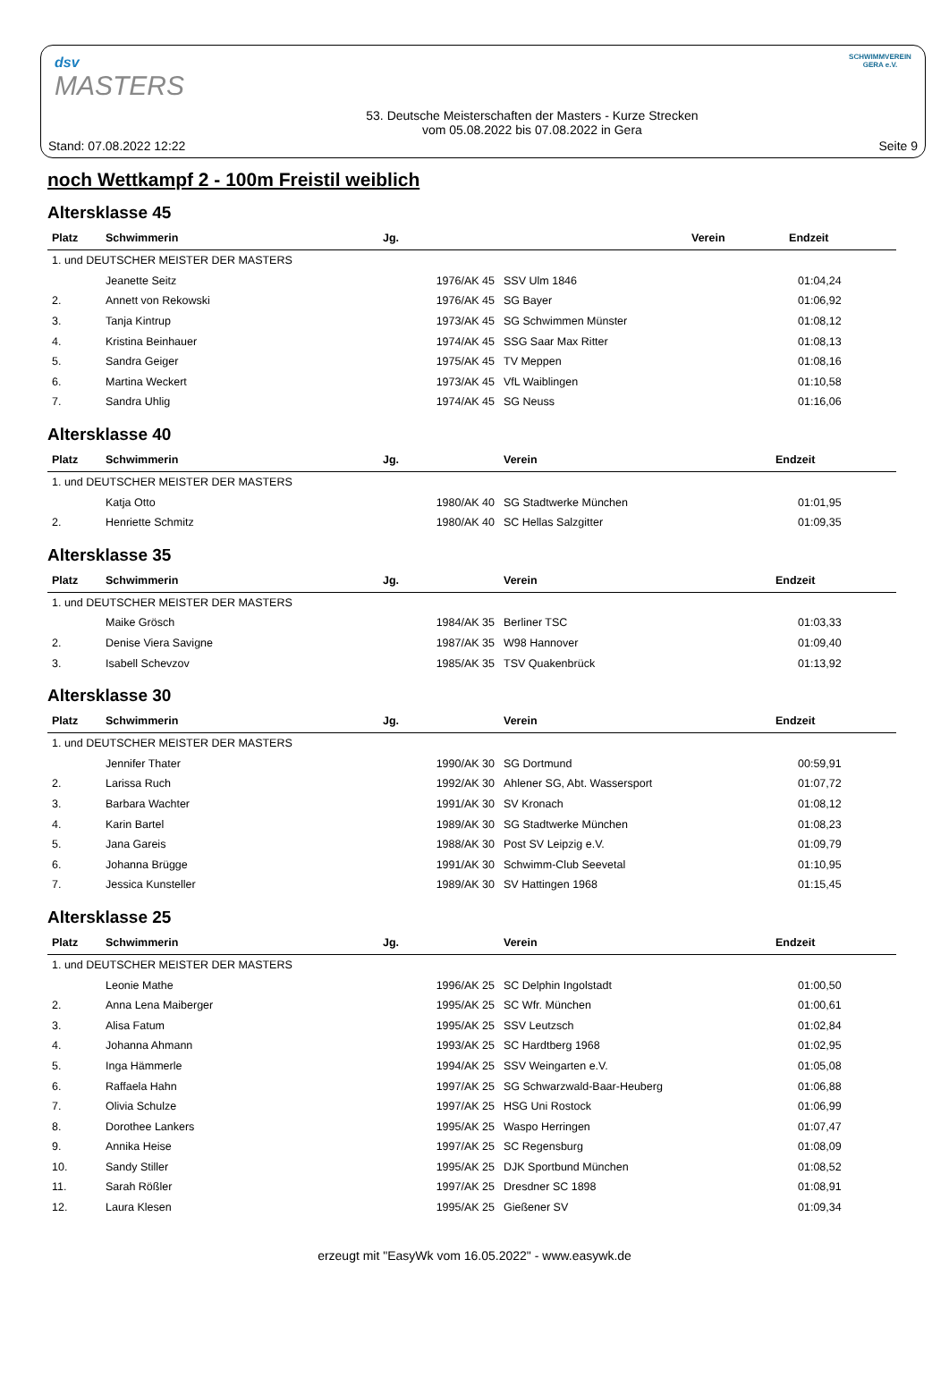dsv
MASTERS
Stand: 07.08.2022 12:22
53. Deutsche Meisterschaften der Masters - Kurze Strecken
vom 05.08.2022 bis 07.08.2022 in Gera
SCHWIMMVEREIN
GERA e.V.
Seite 9
noch Wettkampf 2 - 100m Freistil weiblich
Altersklasse 45
| Platz | Schwimmerin | Jg. | | Verein | Endzeit |
| --- | --- | --- | --- | --- | --- |
| 1. und DEUTSCHER MEISTER DER MASTERS | | | | |
| | Jeanette Seitz | 1976/AK 45 | SSV Ulm 1846 | 01:04,24 |
| 2. | Annett von Rekowski | 1976/AK 45 | SG Bayer | 01:06,92 |
| 3. | Tanja Kintrup | 1973/AK 45 | SG Schwimmen Münster | 01:08,12 |
| 4. | Kristina Beinhauer | 1974/AK 45 | SSG Saar Max Ritter | 01:08,13 |
| 5. | Sandra Geiger | 1975/AK 45 | TV Meppen | 01:08,16 |
| 6. | Martina Weckert | 1973/AK 45 | VfL Waiblingen | 01:10,58 |
| 7. | Sandra Uhlig | 1974/AK 45 | SG Neuss | 01:16,06 |
Altersklasse 40
| Platz | Schwimmerin | Jg. | Verein | Endzeit |
| --- | --- | --- | --- | --- |
| 1. und DEUTSCHER MEISTER DER MASTERS | | | | |
| | Katja Otto | 1980/AK 40 | SG Stadtwerke München | 01:01,95 |
| 2. | Henriette Schmitz | 1980/AK 40 | SC Hellas Salzgitter | 01:09,35 |
Altersklasse 35
| Platz | Schwimmerin | Jg. | Verein | Endzeit |
| --- | --- | --- | --- | --- |
| 1. und DEUTSCHER MEISTER DER MASTERS | | | | |
| | Maike Grösch | 1984/AK 35 | Berliner TSC | 01:03,33 |
| 2. | Denise Viera Savigne | 1987/AK 35 | W98 Hannover | 01:09,40 |
| 3. | Isabell Schevzov | 1985/AK 35 | TSV Quakenbrück | 01:13,92 |
Altersklasse 30
| Platz | Schwimmerin | Jg. | Verein | Endzeit |
| --- | --- | --- | --- | --- |
| 1. und DEUTSCHER MEISTER DER MASTERS | | | | |
| | Jennifer Thater | 1990/AK 30 | SG Dortmund | 00:59,91 |
| 2. | Larissa Ruch | 1992/AK 30 | Ahlener SG, Abt. Wassersport | 01:07,72 |
| 3. | Barbara Wachter | 1991/AK 30 | SV Kronach | 01:08,12 |
| 4. | Karin Bartel | 1989/AK 30 | SG Stadtwerke München | 01:08,23 |
| 5. | Jana Gareis | 1988/AK 30 | Post SV Leipzig e.V. | 01:09,79 |
| 6. | Johanna Brügge | 1991/AK 30 | Schwimm-Club Seevetal | 01:10,95 |
| 7. | Jessica Kunsteller | 1989/AK 30 | SV Hattingen 1968 | 01:15,45 |
Altersklasse 25
| Platz | Schwimmerin | Jg. | Verein | Endzeit |
| --- | --- | --- | --- | --- |
| 1. und DEUTSCHER MEISTER DER MASTERS | | | | |
| | Leonie Mathe | 1996/AK 25 | SC Delphin Ingolstadt | 01:00,50 |
| 2. | Anna Lena Maiberger | 1995/AK 25 | SC Wfr. München | 01:00,61 |
| 3. | Alisa Fatum | 1995/AK 25 | SSV Leutzsch | 01:02,84 |
| 4. | Johanna Ahmann | 1993/AK 25 | SC Hardtberg 1968 | 01:02,95 |
| 5. | Inga Hämmerle | 1994/AK 25 | SSV Weingarten e.V. | 01:05,08 |
| 6. | Raffaela Hahn | 1997/AK 25 | SG Schwarzwald-Baar-Heuberg | 01:06,88 |
| 7. | Olivia Schulze | 1997/AK 25 | HSG Uni Rostock | 01:06,99 |
| 8. | Dorothee Lankers | 1995/AK 25 | Waspo Herringen | 01:07,47 |
| 9. | Annika Heise | 1997/AK 25 | SC Regensburg | 01:08,09 |
| 10. | Sandy Stiller | 1995/AK 25 | DJK Sportbund München | 01:08,52 |
| 11. | Sarah Rößler | 1997/AK 25 | Dresdner SC 1898 | 01:08,91 |
| 12. | Laura Klesen | 1995/AK 25 | Gießener SV | 01:09,34 |
erzeugt mit "EasyWk vom 16.05.2022" - www.easywk.de